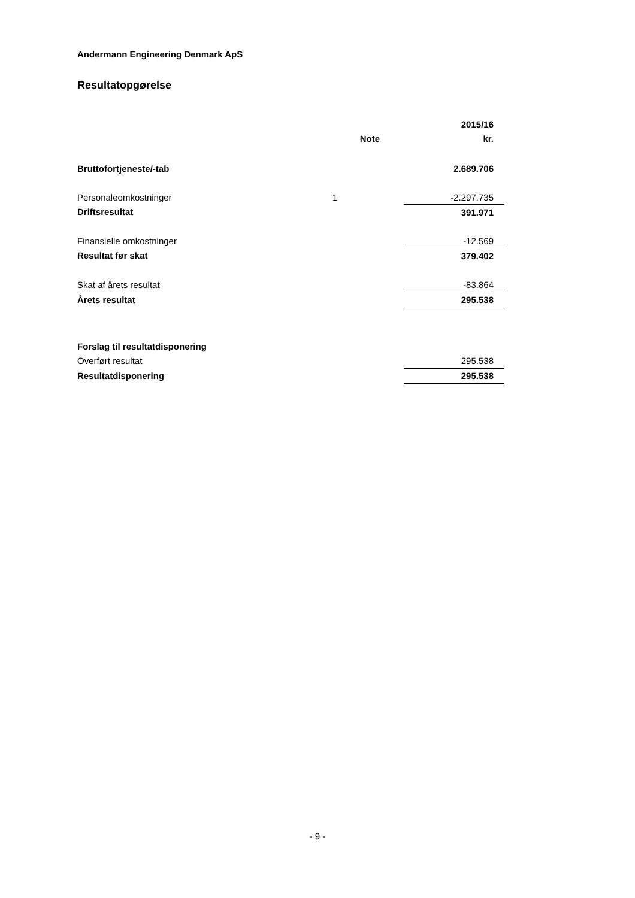Andermann Engineering Denmark ApS
Resultatopgørelse
| | | 2015/16 |
| --- | --- | --- |
| | Note | kr. |
| Bruttofortjeneste/-tab | | 2.689.706 |
| Personaleomkostninger | 1 | -2.297.735 |
| Driftsresultat | | 391.971 |
| Finansielle omkostninger | | -12.569 |
| Resultat før skat | | 379.402 |
| Skat af årets resultat | | -83.864 |
| Årets resultat | | 295.538 |
| Forslag til resultatdisponering | | |
| Overført resultat | | 295.538 |
| Resultatdisponering | | 295.538 |
- 9 -